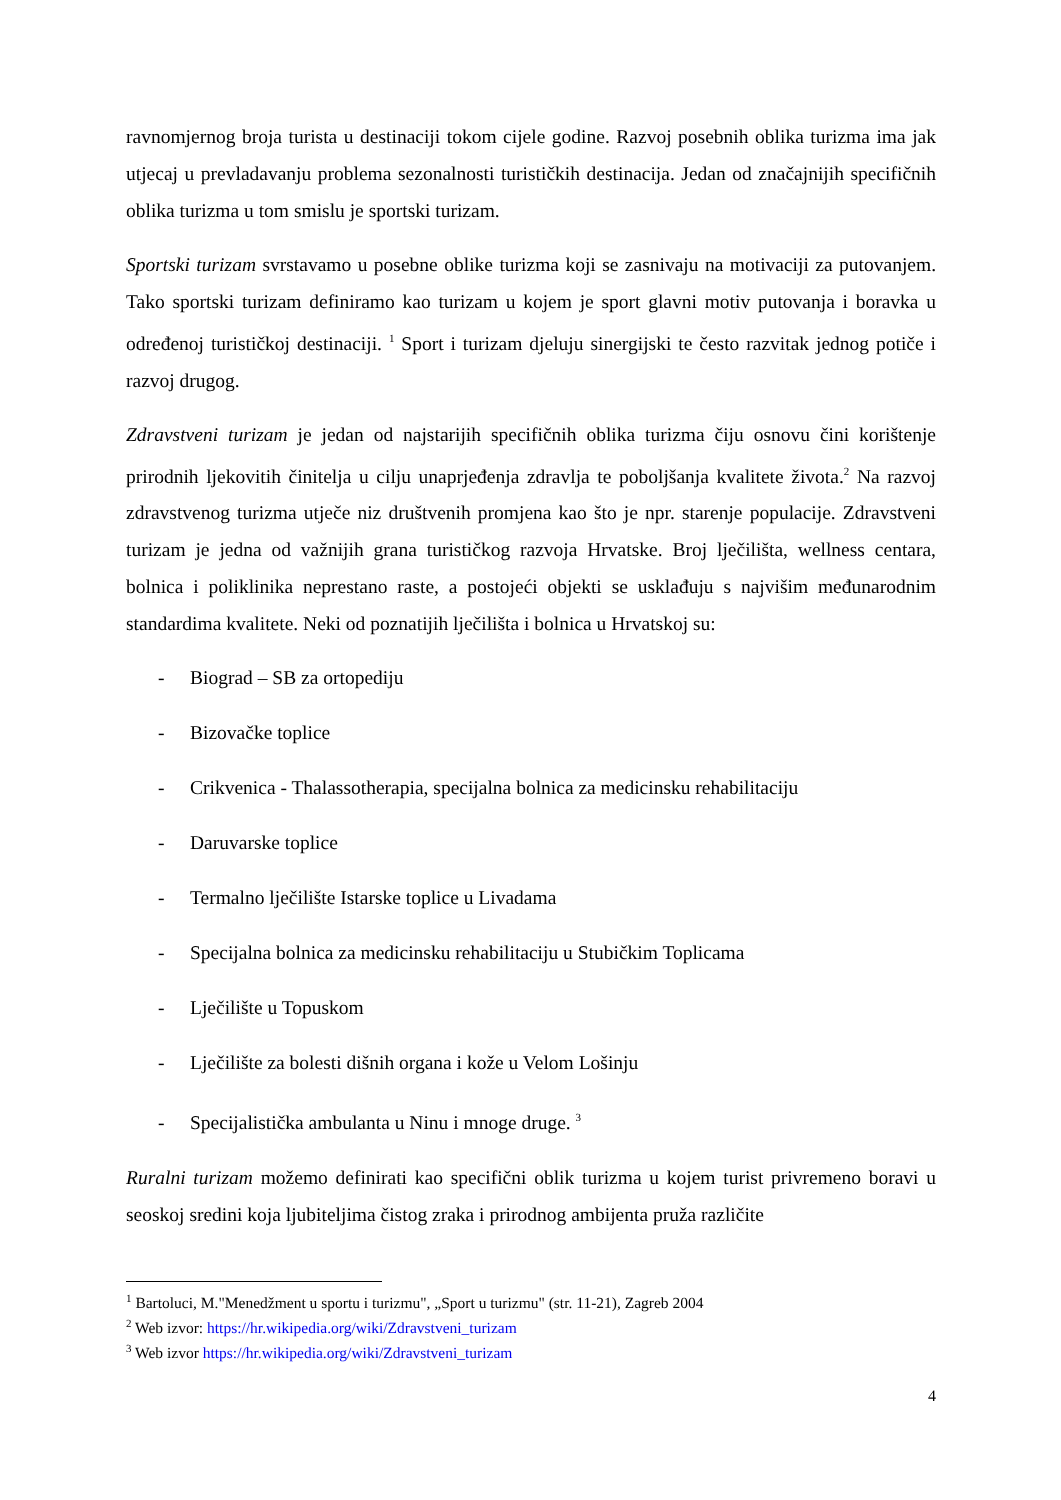ravnomjernog broja turista u destinaciji tokom cijele godine. Razvoj posebnih oblika turizma ima jak utjecaj u prevladavanju problema sezonalnosti turističkih destinacija. Jedan od značajnijih specifičnih oblika turizma u tom smislu je sportski turizam.
Sportski turizam svrstavamo u posebne oblike turizma koji se zasnivaju na motivaciji za putovanjem. Tako sportski turizam definiramo kao turizam u kojem je sport glavni motiv putovanja i boravka u određenoj turističkoj destinaciji. <sup>1</sup> Sport i turizam djeluju sinergijski te često razvitak jednog potiče i razvoj drugog.
Zdravstveni turizam je jedan od najstarijih specifičnih oblika turizma čiju osnovu čini korištenje prirodnih ljekovitih činitelja u cilju unaprjeđenja zdravlja te poboljšanja kvalitete života.<sup>2</sup> Na razvoj zdravstvenog turizma utječe niz društvenih promjena kao što je npr. starenje populacije. Zdravstveni turizam je jedna od važnijih grana turističkog razvoja Hrvatske. Broj lječilišta, wellness centara, bolnica i poliklinika neprestano raste, a postojeći objekti se usklađuju s najvišim međunarodnim standardima kvalitete. Neki od poznatijih lječilišta i bolnica u Hrvatskoj su:
- Biograd – SB za ortopediju
- Bizovačke toplice
- Crikvenica - Thalassotherapia, specijalna bolnica za medicinsku rehabilitaciju
- Daruvarske toplice
- Termalno lječilište Istarske toplice u Livadama
- Specijalna bolnica za medicinsku rehabilitaciju u Stubičkim Toplicama
- Lječilište u Topuskom
- Lječilište za bolesti dišnih organa i kože u Velom Lošinju
- Specijalistička ambulanta u Ninu i mnoge druge. <sup>3</sup>
Ruralni turizam možemo definirati kao specifični oblik turizma u kojem turist privremeno boravi u seoskoj sredini koja ljubiteljima čistog zraka i prirodnog ambijenta pruža različite
<sup>1</sup> Bartoluci, M."Menedžment u sportu i turizmu", „Sport u turizmu" (str. 11-21), Zagreb 2004
<sup>2</sup> Web izvor: https://hr.wikipedia.org/wiki/Zdravstveni_turizam
<sup>3</sup> Web izvor https://hr.wikipedia.org/wiki/Zdravstveni_turizam
4